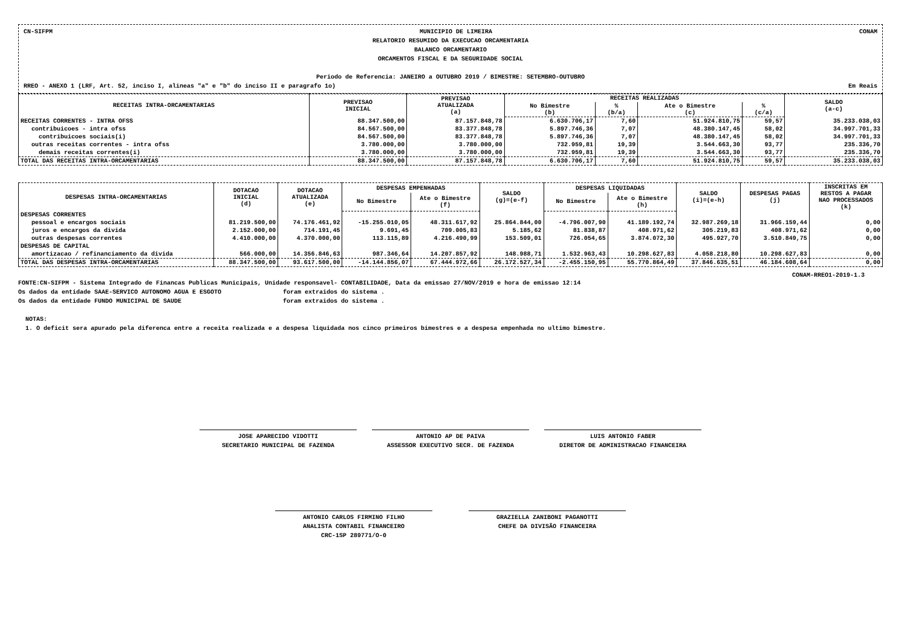CN-SIFPM MUNICIPIO DE LIMEIRA CONAM
RELATORIO RESUMIDO DA EXECUCAO ORCAMENTARIA
BALANCO ORCAMENTARIO
ORCAMENTOS FISCAL E DA SEGURIDADE SOCIAL
Periodo de Referencia: JANEIRO a OUTUBRO 2019 / BIMESTRE: SETEMBRO-OUTUBRO
RREO - ANEXO 1 (LRF, Art. 52, inciso I, alineas "a" e "b" do inciso II e paragrafo 1o) Em Reais
| RECEITAS INTRA-ORCAMENTARIAS | PREVISAO INICIAL | PREVISAO ATUALIZADA (a) | RECEITAS REALIZADAS | | | | SALDO (a-c) |
| --- | --- | --- | --- | --- | --- | --- | --- |
| | | | No Bimestre (b) | % (b/a) | Ate o Bimestre (c) | % (c/a) | |
| RECEITAS CORRENTES - INTRA OFSS | 88.347.500,00 | 87.157.848,78 | 6.630.706,17 | 7,60 | 51.924.810,75 | 59,57 | 35.233.038,03 |
| contribuicoes - intra ofss | 84.567.500,00 | 83.377.848,78 | 5.897.746,36 | 7,07 | 48.380.147,45 | 58,02 | 34.997.701,33 |
| contribuicoes sociais(i) | 84.567.500,00 | 83.377.848,78 | 5.897.746,36 | 7,07 | 48.380.147,45 | 58,02 | 34.997.701,33 |
| outras receitas correntes - intra ofss | 3.780.000,00 | 3.780.000,00 | 732.959,81 | 19,39 | 3.544.663,30 | 93,77 | 235.336,70 |
| demais receitas correntes(i) | 3.780.000,00 | 3.780.000,00 | 732.959,81 | 19,39 | 3.544.663,30 | 93,77 | 235.336,70 |
| TOTAL DAS RECEITAS INTRA-ORCAMENTARIAS | 88.347.500,00 | 87.157.848,78 | 6.630.706,17 | 7,60 | 51.924.810,75 | 59,57 | 35.233.038,03 |
| DESPESAS INTRA-ORCAMENTARIAS | DOTACAO INICIAL (d) | DOTACAO ATUALIZADA (e) | DESPESAS EMPENHADAS | | SALDO (g)=(e-f) | DESPESAS LIQUIDADAS | | SALDO (i)=(e-h) | DESPESAS PAGAS (j) | INSCRITAS EM RESTOS A PAGAR NAO PROCESSADOS (k) |
| --- | --- | --- | --- | --- | --- | --- | --- | --- | --- | --- |
| | | | No Bimestre | Ate o Bimestre (f) | | No Bimestre | Ate o Bimestre (h) | | | |
| DESPESAS CORRENTES | | | | | | | | | | |
| pessoal e encargos sociais | 81.219.500,00 | 74.176.461,92 | -15.255.010,05 | 48.311.617,92 | 25.864.844,00 | -4.796.007,90 | 41.189.192,74 | 32.987.269,18 | 31.966.159,44 | 0,00 |
| juros e encargos da divida | 2.152.000,00 | 714.191,45 | 9.691,45 | 709.005,83 | 5.185,62 | 81.838,87 | 408.971,62 | 305.219,83 | 408.971,62 | 0,00 |
| outras despesas correntes | 4.410.000,00 | 4.370.000,00 | 113.115,89 | 4.216.490,99 | 153.509,01 | 726.054,65 | 3.874.072,30 | 495.927,70 | 3.510.849,75 | 0,00 |
| DESPESAS DE CAPITAL | | | | | | | | | | |
| amortizacao / refinanciamento da divida | 566.000,00 | 14.356.846,63 | 987.346,64 | 14.207.857,92 | 148.988,71 | 1.532.963,43 | 10.298.627,83 | 4.058.218,80 | 10.298.627,83 | 0,00 |
| TOTAL DAS DESPESAS INTRA-ORCAMENTARIAS | 88.347.500,00 | 93.617.500,00 | -14.144.856,07 | 67.444.972,66 | 26.172.527,34 | -2.455.150,95 | 55.770.864,49 | 37.846.635,51 | 46.184.608,64 | 0,00 |
CONAM-RREO1-2019-1.3
FONTE:CN-SIFPM - Sistema Integrado de Financas Publicas Municipais, Unidade responsavel- CONTABILIDADE, Data da emissao 27/NOV/2019 e hora de emissao 12:14
Os dados da entidade SAAE-SERVICO AUTONOMO AGUA E ESGOTO foram extraidos do sistema .
Os dados da entidade FUNDO MUNICIPAL DE SAUDE foram extraidos do sistema .
NOTAS:
1. O deficit sera apurado pela diferenca entre a receita realizada e a despesa liquidada nos cinco primeiros bimestres e a despesa empenhada no ultimo bimestre.
JOSE APARECIDO VIDOTTI
SECRETARIO MUNICIPAL DE FAZENDA
ANTONIO AP DE PAIVA
ASSESSOR EXECUTIVO SECR. DE FAZENDA
LUIS ANTONIO FABER
DIRETOR DE ADMINISTRACAO FINANCEIRA
ANTONIO CARLOS FIRMINO FILHO
ANALISTA CONTABIL FINANCEIRO
CRC-1SP 289771/O-0
GRAZIELLA ZANIBONI PAGANOTTI
CHEFE DA DIVISÃO FINANCEIRA